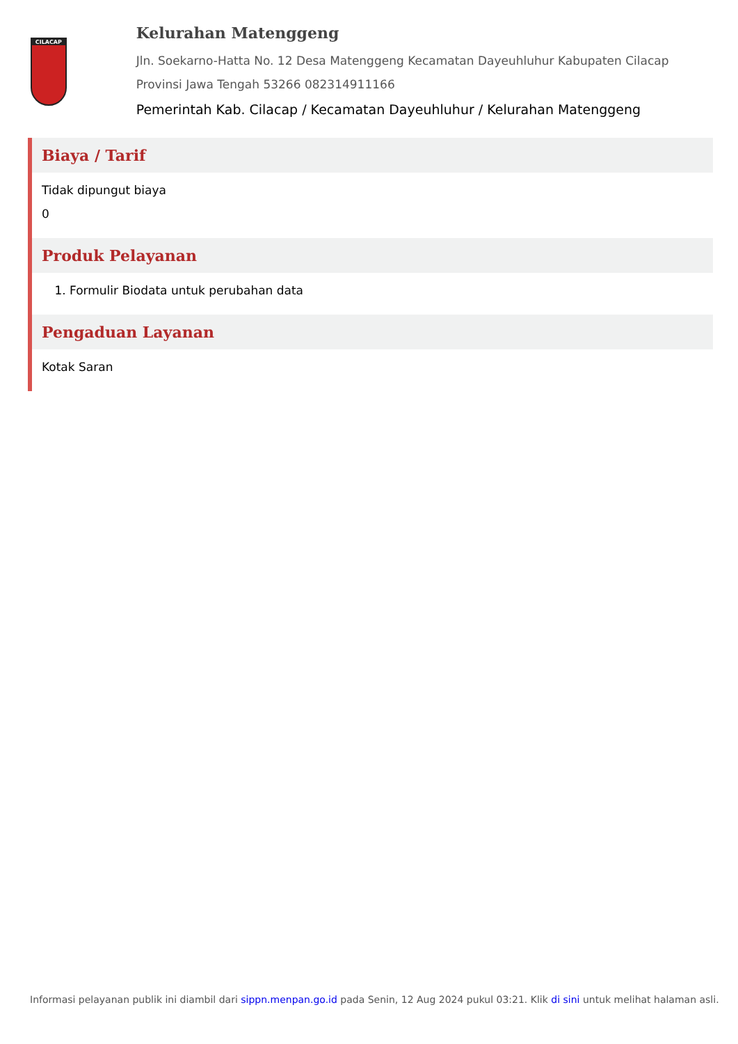CILACAP
Kelurahan Matenggeng
Jln. Soekarno-Hatta No. 12 Desa Matenggeng Kecamatan Dayeuhluhur Kabupaten Cilacap Provinsi Jawa Tengah 53266 082314911166
Pemerintah Kab. Cilacap / Kecamatan Dayeuhluhur / Kelurahan Matenggeng
Biaya / Tarif
Tidak dipungut biaya
0
Produk Pelayanan
1. Formulir Biodata untuk perubahan data
Pengaduan Layanan
Kotak Saran
Informasi pelayanan publik ini diambil dari sippn.menpan.go.id pada Senin, 12 Aug 2024 pukul 03:21. Klik di sini untuk melihat halaman asli.